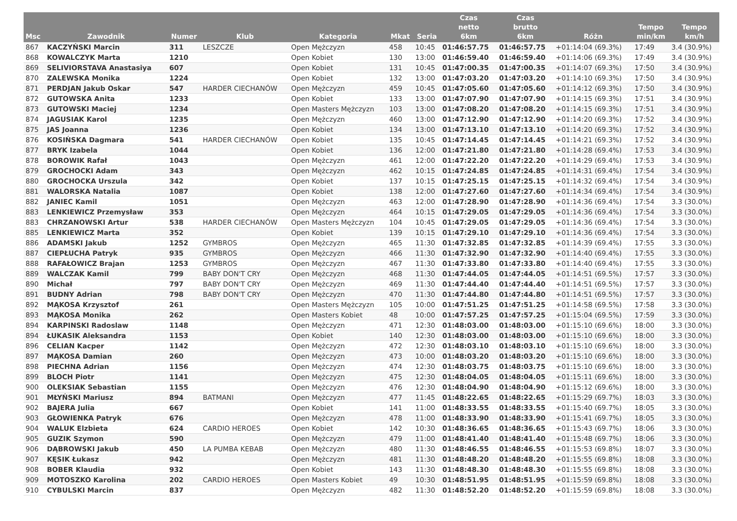| Msc | Zawodnik | Numer | Klub | Kategoria | Mkat | Seria | Czas netto 6km | Czas brutto 6km | Różn | Tempo min/km | Tempo km/h |
| --- | --- | --- | --- | --- | --- | --- | --- | --- | --- | --- | --- |
| 867 | KACZYŃSKI Marcin | 311 | LESZCZE | Open Mężczyzn | 458 | 10:45 | 01:46:57.75 | 01:46:57.75 | +01:14:04 (69.3%) | 17:49 | 3.4 (30.9%) |
| 868 | KOWALCZYK Marta | 1210 | | Open Kobiet | 130 | 13:00 | 01:46:59.40 | 01:46:59.40 | +01:14:06 (69.3%) | 17:49 | 3.4 (30.9%) |
| 869 | SELIVIORSTAVA Anastasiya | 607 | | Open Kobiet | 131 | 10:45 | 01:47:00.35 | 01:47:00.35 | +01:14:07 (69.3%) | 17:50 | 3.4 (30.9%) |
| 870 | ZALEWSKA Monika | 1224 | | Open Kobiet | 132 | 13:00 | 01:47:03.20 | 01:47:03.20 | +01:14:10 (69.3%) | 17:50 | 3.4 (30.9%) |
| 871 | PERDJAN Jakub Oskar | 547 | HARDER CIECHANÓW | Open Mężczyzn | 459 | 10:45 | 01:47:05.60 | 01:47:05.60 | +01:14:12 (69.3%) | 17:50 | 3.4 (30.9%) |
| 872 | GUTOWSKA Anita | 1233 | | Open Kobiet | 133 | 13:00 | 01:47:07.90 | 01:47:07.90 | +01:14:15 (69.3%) | 17:51 | 3.4 (30.9%) |
| 873 | GUTOWSKI Maciej | 1234 | | Open Masters Mężczyzn | 103 | 13:00 | 01:47:08.20 | 01:47:08.20 | +01:14:15 (69.3%) | 17:51 | 3.4 (30.9%) |
| 874 | JAGUSIAK Karol | 1235 | | Open Mężczyzn | 460 | 13:00 | 01:47:12.90 | 01:47:12.90 | +01:14:20 (69.3%) | 17:52 | 3.4 (30.9%) |
| 875 | JAS Joanna | 1236 | | Open Kobiet | 134 | 13:00 | 01:47:13.10 | 01:47:13.10 | +01:14:20 (69.3%) | 17:52 | 3.4 (30.9%) |
| 876 | KOSIŃSKA Dagmara | 541 | HARDER CIECHANÓW | Open Kobiet | 135 | 10:45 | 01:47:14.45 | 01:47:14.45 | +01:14:21 (69.3%) | 17:52 | 3.4 (30.9%) |
| 877 | BRYK Izabela | 1044 | | Open Kobiet | 136 | 12:00 | 01:47:21.80 | 01:47:21.80 | +01:14:28 (69.4%) | 17:53 | 3.4 (30.9%) |
| 878 | BOROWIK Rafał | 1043 | | Open Mężczyzn | 461 | 12:00 | 01:47:22.20 | 01:47:22.20 | +01:14:29 (69.4%) | 17:53 | 3.4 (30.9%) |
| 879 | GROCHOCKI Adam | 343 | | Open Mężczyzn | 462 | 10:15 | 01:47:24.85 | 01:47:24.85 | +01:14:31 (69.4%) | 17:54 | 3.4 (30.9%) |
| 880 | GROCHOCKA Urszula | 342 | | Open Kobiet | 137 | 10:15 | 01:47:25.15 | 01:47:25.15 | +01:14:32 (69.4%) | 17:54 | 3.4 (30.9%) |
| 881 | WALORSKA Natalia | 1087 | | Open Kobiet | 138 | 12:00 | 01:47:27.60 | 01:47:27.60 | +01:14:34 (69.4%) | 17:54 | 3.4 (30.9%) |
| 882 | JANIEC Kamil | 1051 | | Open Mężczyzn | 463 | 12:00 | 01:47:28.90 | 01:47:28.90 | +01:14:36 (69.4%) | 17:54 | 3.3 (30.0%) |
| 883 | LENKIEWICZ Przemysław | 353 | | Open Mężczyzn | 464 | 10:15 | 01:47:29.05 | 01:47:29.05 | +01:14:36 (69.4%) | 17:54 | 3.3 (30.0%) |
| 883 | CHRZANOWSKI Artur | 538 | HARDER CIECHANÓW | Open Masters Mężczyzn | 104 | 10:45 | 01:47:29.05 | 01:47:29.05 | +01:14:36 (69.4%) | 17:54 | 3.3 (30.0%) |
| 885 | LENKIEWICZ Marta | 352 | | Open Kobiet | 139 | 10:15 | 01:47:29.10 | 01:47:29.10 | +01:14:36 (69.4%) | 17:54 | 3.3 (30.0%) |
| 886 | ADAMSKI Jakub | 1252 | GYMBROS | Open Mężczyzn | 465 | 11:30 | 01:47:32.85 | 01:47:32.85 | +01:14:39 (69.4%) | 17:55 | 3.3 (30.0%) |
| 887 | CIEPŁUCHA Patryk | 935 | GYMBROS | Open Mężczyzn | 466 | 11:30 | 01:47:32.90 | 01:47:32.90 | +01:14:40 (69.4%) | 17:55 | 3.3 (30.0%) |
| 888 | RAFAŁOWICZ Brajan | 1253 | GYMBROS | Open Mężczyzn | 467 | 11:30 | 01:47:33.80 | 01:47:33.80 | +01:14:40 (69.4%) | 17:55 | 3.3 (30.0%) |
| 889 | WALCZAK Kamil | 799 | BABY DON'T CRY | Open Mężczyzn | 468 | 11:30 | 01:47:44.05 | 01:47:44.05 | +01:14:51 (69.5%) | 17:57 | 3.3 (30.0%) |
| 890 | Michał | 797 | BABY DON'T CRY | Open Mężczyzn | 469 | 11:30 | 01:47:44.40 | 01:47:44.40 | +01:14:51 (69.5%) | 17:57 | 3.3 (30.0%) |
| 891 | BUDNY Adrian | 798 | BABY DON'T CRY | Open Mężczyzn | 470 | 11:30 | 01:47:44.80 | 01:47:44.80 | +01:14:51 (69.5%) | 17:57 | 3.3 (30.0%) |
| 892 | MĄKOSA Krzysztof | 261 | | Open Masters Mężczyzn | 105 | 10:00 | 01:47:51.25 | 01:47:51.25 | +01:14:58 (69.5%) | 17:58 | 3.3 (30.0%) |
| 893 | MĄKOSA Monika | 262 | | Open Masters Kobiet | 48 | 10:00 | 01:47:57.25 | 01:47:57.25 | +01:15:04 (69.5%) | 17:59 | 3.3 (30.0%) |
| 894 | KARPINSKI Radoslaw | 1148 | | Open Mężczyzn | 471 | 12:30 | 01:48:03.00 | 01:48:03.00 | +01:15:10 (69.6%) | 18:00 | 3.3 (30.0%) |
| 894 | ŁUKASIK Aleksandra | 1153 | | Open Kobiet | 140 | 12:30 | 01:48:03.00 | 01:48:03.00 | +01:15:10 (69.6%) | 18:00 | 3.3 (30.0%) |
| 896 | CELIAN Kacper | 1142 | | Open Mężczyzn | 472 | 12:30 | 01:48:03.10 | 01:48:03.10 | +01:15:10 (69.6%) | 18:00 | 3.3 (30.0%) |
| 897 | MĄKOSA Damian | 260 | | Open Mężczyzn | 473 | 10:00 | 01:48:03.20 | 01:48:03.20 | +01:15:10 (69.6%) | 18:00 | 3.3 (30.0%) |
| 898 | PIECHNA Adrian | 1156 | | Open Mężczyzn | 474 | 12:30 | 01:48:03.75 | 01:48:03.75 | +01:15:10 (69.6%) | 18:00 | 3.3 (30.0%) |
| 899 | BLOCH Piotr | 1141 | | Open Mężczyzn | 475 | 12:30 | 01:48:04.05 | 01:48:04.05 | +01:15:11 (69.6%) | 18:00 | 3.3 (30.0%) |
| 900 | OLEKSIAK Sebastian | 1155 | | Open Mężczyzn | 476 | 12:30 | 01:48:04.90 | 01:48:04.90 | +01:15:12 (69.6%) | 18:00 | 3.3 (30.0%) |
| 901 | MŁYŃSKI Mariusz | 894 | BATMANI | Open Mężczyzn | 477 | 11:45 | 01:48:22.65 | 01:48:22.65 | +01:15:29 (69.7%) | 18:03 | 3.3 (30.0%) |
| 902 | BAJERA Julia | 667 | | Open Kobiet | 141 | 11:00 | 01:48:33.55 | 01:48:33.55 | +01:15:40 (69.7%) | 18:05 | 3.3 (30.0%) |
| 903 | GŁOWIENKA Patryk | 676 | | Open Mężczyzn | 478 | 11:00 | 01:48:33.90 | 01:48:33.90 | +01:15:41 (69.7%) | 18:05 | 3.3 (30.0%) |
| 904 | WALUK Elzbieta | 624 | CARDIO HEROES | Open Kobiet | 142 | 10:30 | 01:48:36.65 | 01:48:36.65 | +01:15:43 (69.7%) | 18:06 | 3.3 (30.0%) |
| 905 | GUZIK Szymon | 590 | | Open Mężczyzn | 479 | 11:00 | 01:48:41.40 | 01:48:41.40 | +01:15:48 (69.7%) | 18:06 | 3.3 (30.0%) |
| 906 | DĄBROWSKI Jakub | 450 | LA PUMBA KEBAB | Open Mężczyzn | 480 | 11:30 | 01:48:46.55 | 01:48:46.55 | +01:15:53 (69.8%) | 18:07 | 3.3 (30.0%) |
| 907 | KĘSIK Łukasz | 942 | | Open Mężczyzn | 481 | 11:30 | 01:48:48.20 | 01:48:48.20 | +01:15:55 (69.8%) | 18:08 | 3.3 (30.0%) |
| 908 | BOBER Klaudia | 932 | | Open Kobiet | 143 | 11:30 | 01:48:48.30 | 01:48:48.30 | +01:15:55 (69.8%) | 18:08 | 3.3 (30.0%) |
| 909 | MOTOSZKO Karolina | 202 | CARDIO HEROES | Open Masters Kobiet | 49 | 10:30 | 01:48:51.95 | 01:48:51.95 | +01:15:59 (69.8%) | 18:08 | 3.3 (30.0%) |
| 910 | CYBULSKI Marcin | 837 | | Open Mężczyzn | 482 | 11:30 | 01:48:52.20 | 01:48:52.20 | +01:15:59 (69.8%) | 18:08 | 3.3 (30.0%) |